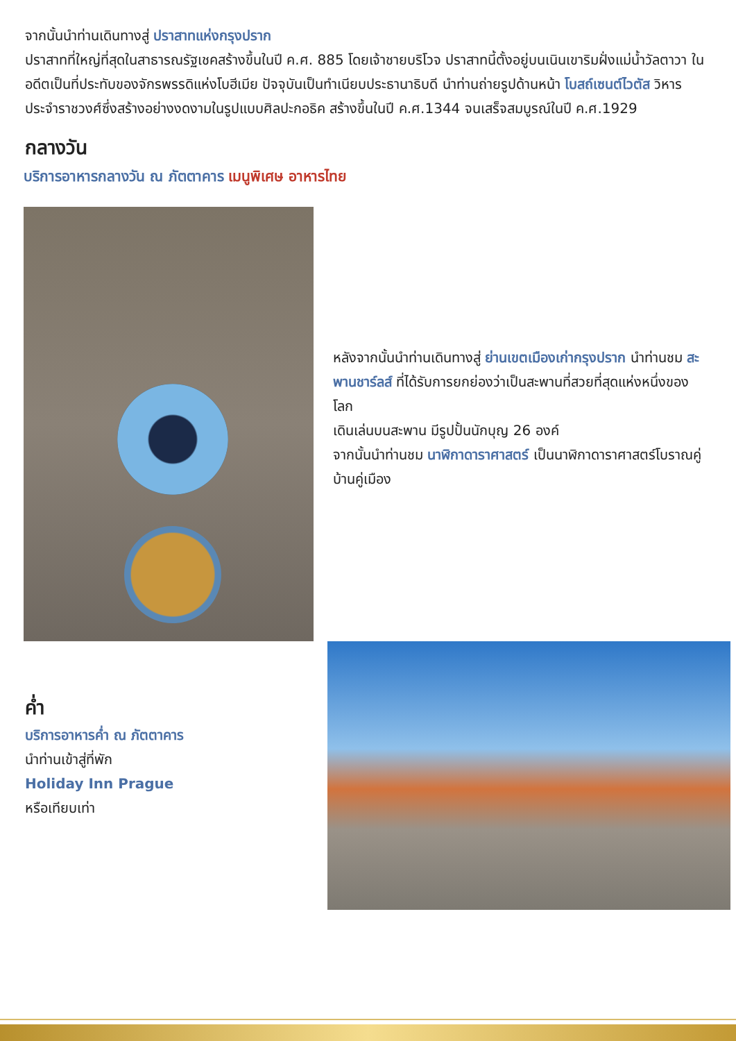จากนั้นนำท่านเดินทางสู่ ปราสาทแห่งกรุงปราก
ปราสาทที่ใหญ่ที่สุดในสาธารณรัฐเชคสร้างขึ้นในปี ค.ศ. 885 โดยเจ้าชายบริโวจ ปราสาทนี้ตั้งอยู่บนเนินเขาริมฝั่งแม่น้ำวัลตาวา ในอดีตเป็นที่ประทับของจักรพรรดิแห่งโบฮีเมีย ปัจจุบันเป็นทำเนียบประธานาธิบดี นำท่านถ่ายรูปด้านหน้า โบสถ์เซนต์ไวตัส วิหารประจำราชวงศ์ซึ่งสร้างอย่างงดงามในรูปแบบศิลปะกอธิค สร้างขึ้นในปี ค.ศ.1344 จนเสร็จสมบูรณ์ในปี ค.ศ.1929
กลางวัน
บริการอาหารกลางวัน ณ ภัตตาคาร เมนูพิเศษ อาหารไทย
หลังจากนั้นนำท่านเดินทางสู่ ย่านเขตเมืองเก่ากรุงปราก นำท่านชม สะพานชาร์ลส์ ที่ได้รับการยกย่องว่าเป็นสะพานที่สวยที่สุดแห่งหนึ่งของโลก
เดินเล่นบนสะพาน มีรูปปั้นนักบุญ 26 องค์
จากนั้นนำท่านชม นาฬิกาดาราศาสตร์ เป็นนาฬิกาดาราศาสตร์โบราณคู่บ้านคู่เมือง
ค่ำ
บริการอาหารค่ำ ณ ภัตตาคาร
นำท่านเข้าสู่ที่พัก
Holiday Inn Prague
หรือเทียบเท่า